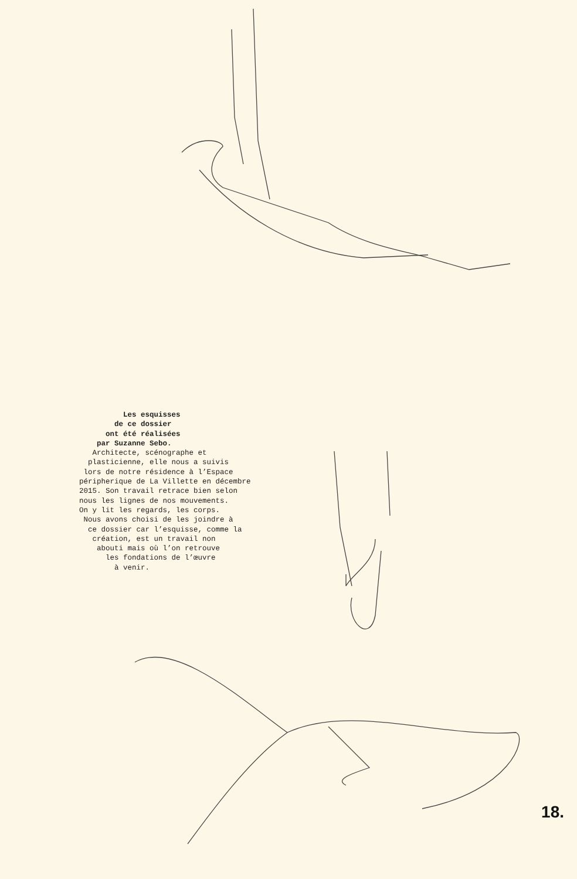Les esquisses
de ce dossier
ont été réalisées
par Suzanne Sebo.
Architecte, scénographe et
plasticienne, elle nous a suivis
lors de notre résidence à l’Espace
péripherique de La Villette en décembre
2015. Son travail retrace bien selon
nous les lignes de nos mouvements.
On y lit les regards, les corps.
Nous avons choisi de les joindre à
ce dossier car l’esquisse, comme la
création, est un travail non
abouti mais où l’on retrouve
les fondations de l’œuvre
à venir.
18.